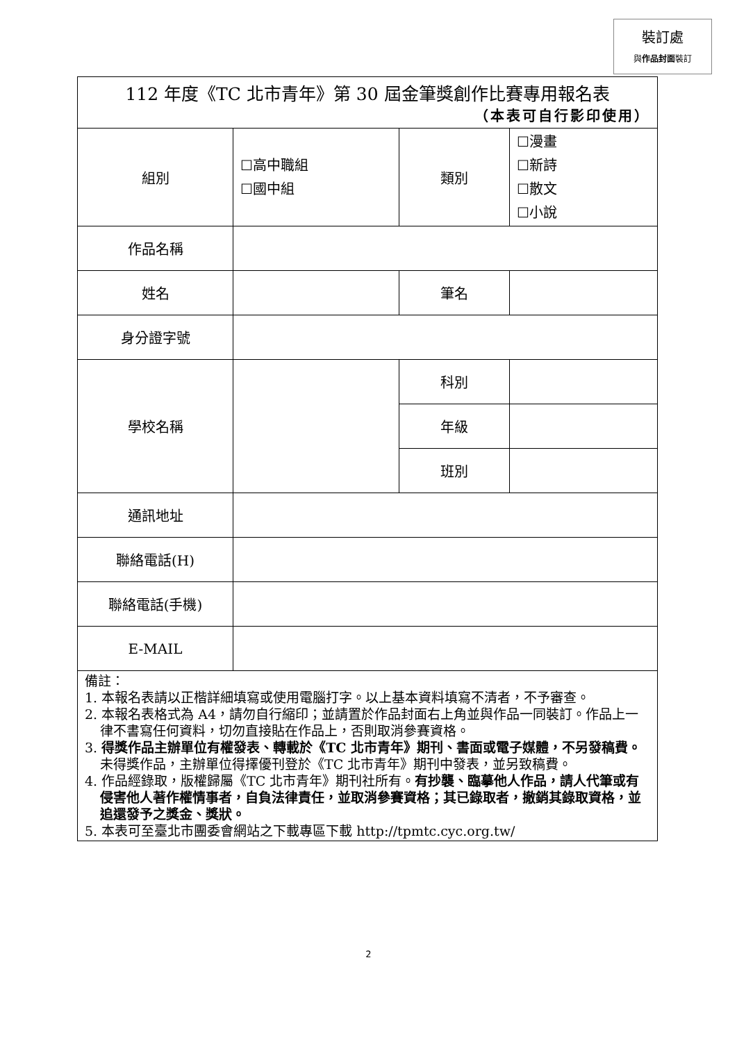裝訂處
與作品封面裝訂
| 112 年度《TC 北市青年》第 30 屆金筆獎創作比賽專用報名表 （本表可自行影印使用） | | | |
| 組別 | ☐高中職組 ☐國中組 | 類別 | ☐漫畫 ☐新詩 ☐散文 ☐小說 |
| 作品名稱 | | | |
| 姓名 | | 筆名 | |
| 身分證字號 | | | |
| 學校名稱 | | 科別 | |
| | | 年級 | |
| | | 班別 | |
| 通訊地址 | | | |
| 聯絡電話(H) | | | |
| 聯絡電話(手機) | | | |
| E-MAIL | | | |
| 備註： 1. 本報名表請以正楷詳細填寫或使用電腦打字。以上基本資料填寫不清者，不予審查。 2. 本報名表格式為 A4，請勿自行縮印；並請置於作品封面右上角並與作品一同裝訂。作品上一律不書寫任何資料，切勿直接貼在作品上，否則取消參賽資格。 3. 得獎作品主辦單位有權發表、轉載於《TC 北市青年》期刊、書面或電子媒體，不另發稿費。 未得獎作品，主辦單位得擇優刊登於《TC 北市青年》期刊中發表，並另致稿費。 4. 作品經錄取，版權歸屬《TC 北市青年》期刊社所有。 有抄襲、臨摹他人作品，請人代筆或有侵害他人著作權情事者，自負法律責任，並取消參賽資格；其已錄取者，撤銷其錄取資格，並追還發予之獎金、獎狀。 5. 本表可至臺北市團委會網站之下載專區下載 http://tpmtc.cyc.org.tw/ | | | |
2